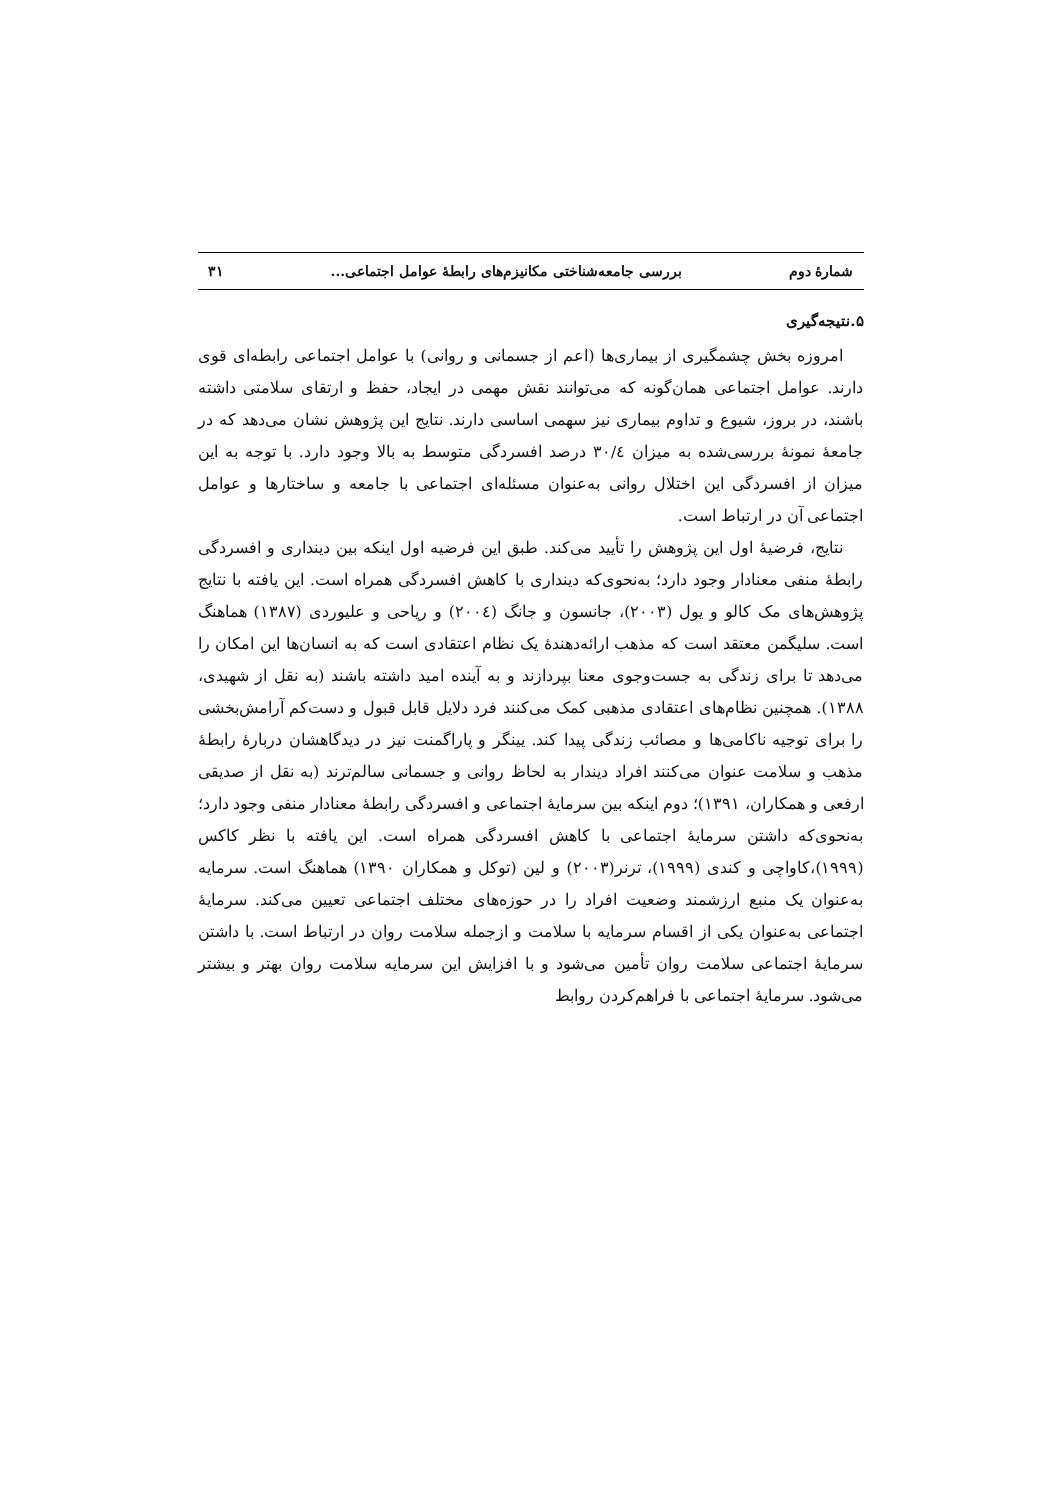شمارهٔ دوم بررسی جامعه‌شناختی مکانیزم‌های رابطهٔ عوامل اجتماعی... ۳۱
۵.نتیجه‌گیری
امروزه بخش چشمگیری از بیماری‌ها (اعم از جسمانی و روانی) با عوامل اجتماعی رابطه‌ای قوی دارند. عوامل اجتماعی همان‌گونه که می‌توانند نقش مهمی در ایجاد، حفظ و ارتقای سلامتی داشته باشند، در بروز، شیوع و تداوم بیماری نیز سهمی اساسی دارند. نتایج این پژوهش نشان می‌دهد که در جامعهٔ نمونهٔ بررسی‌شده به میزان ۳۰/٤ درصد افسردگی متوسط به بالا وجود دارد. با توجه به این میزان از افسردگی این اختلال روانی به‌عنوان مسئله‌ای اجتماعی با جامعه و ساختارها و عوامل اجتماعی آن در ارتباط است.
نتایج، فرضیهٔ اول این پژوهش را تأیید می‌کند. طبق این فرضیه اول اینکه بین دینداری و افسردگی رابطهٔ منفی معنادار وجود دارد؛ به‌نحوی‌که دینداری با کاهش افسردگی همراه است. این یافته با نتایج پژوهش‌های مک کالو و یول (۲۰۰۳)، جانسون و جانگ (۲۰۰٤) و ریاحی و علیوردی (۱۳۸۷) هماهنگ است. سلیگمن معتقد است که مذهب ارائه‌دهندهٔ یک نظام اعتقادی است که به انسان‌ها این امکان را می‌دهد تا برای زندگی به جست‌وجوی معنا بپردازند و به آینده امید داشته باشند (به نقل از شهیدی، ۱۳۸۸). همچنین نظام‌های اعتقادی مذهبی کمک می‌کنند فرد دلایل قابل قبول و دست‌کم آرامش‌بخشی را برای توجیه ناکامی‌ها و مصائب زندگی پیدا کند. یینگر و پاراگمنت نیز در دیدگاهشان دربارهٔ رابطهٔ مذهب و سلامت عنوان می‌کنند افراد دیندار به لحاظ روانی و جسمانی سالم‌ترند (به نقل از صدیقی ارفعی و همکاران، ۱۳۹۱)؛ دوم اینکه بین سرمایهٔ اجتماعی و افسردگی رابطهٔ معنادار منفی وجود دارد؛ به‌نحوی‌که داشتن سرمایهٔ اجتماعی با کاهش افسردگی همراه است. این یافته با نظر کاکس (۱۹۹۹)،کاواچی و کندی (۱۹۹۹)، ترنر(۲۰۰۳) و لین (توکل و همکاران ۱۳۹۰) هماهنگ است. سرمایه به‌عنوان یک منبع ارزشمند وضعیت افراد را در حوزه‌های مختلف اجتماعی تعیین می‌کند. سرمایهٔ اجتماعی به‌عنوان یکی از اقسام سرمایه با سلامت و ازجمله سلامت روان در ارتباط است. با داشتن سرمایهٔ اجتماعی سلامت روان تأمین می‌شود و با افزایش این سرمایه سلامت روان بهتر و بیشتر می‌شود. سرمایهٔ اجتماعی با فراهم‌کردن روابط